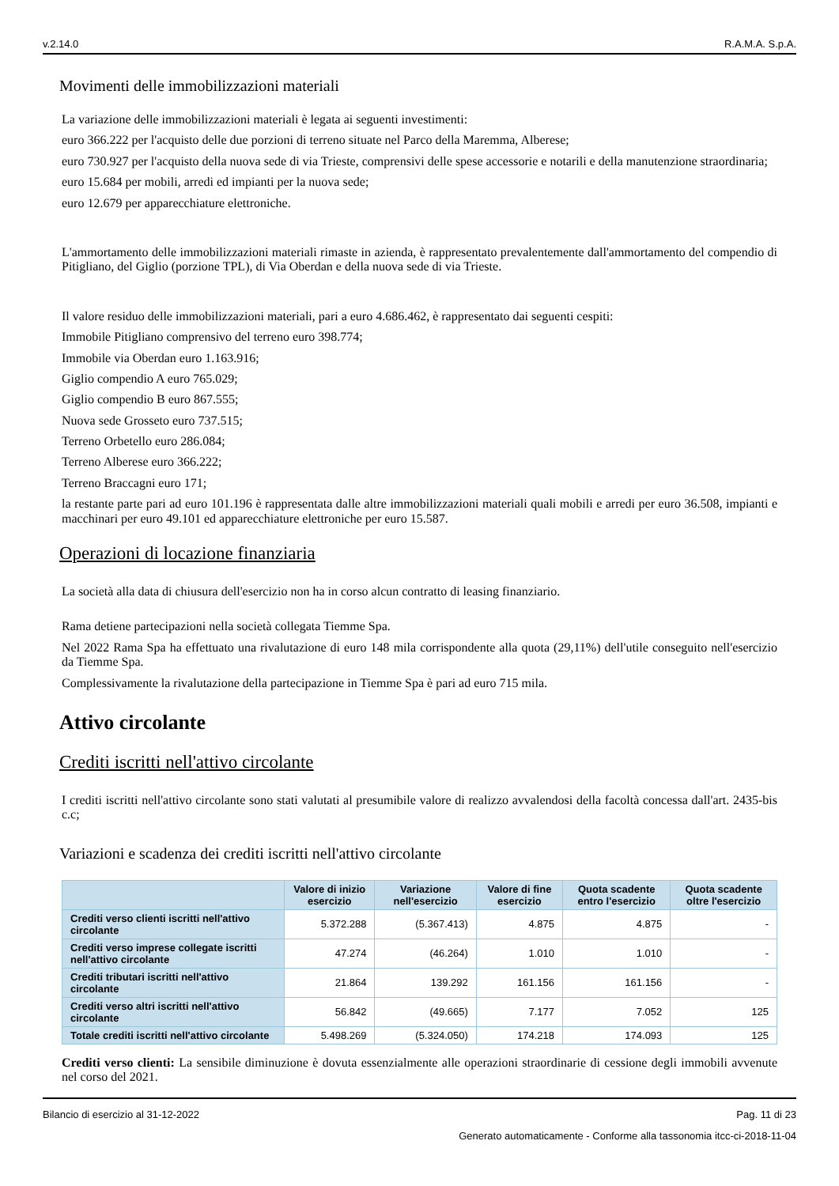v.2.14.0 R.A.M.A. S.p.A.
Movimenti delle immobilizzazioni materiali
La variazione delle immobilizzazioni materiali è legata ai seguenti investimenti:
euro 366.222 per l'acquisto delle due porzioni di terreno situate nel Parco della Maremma, Alberese;
euro 730.927 per l'acquisto della nuova sede di via Trieste, comprensivi delle spese accessorie e notarili e della manutenzione straordinaria;
euro 15.684 per mobili, arredi ed impianti per la nuova sede;
euro 12.679 per apparecchiature elettroniche.
L'ammortamento delle immobilizzazioni materiali rimaste in azienda, è rappresentato prevalentemente dall'ammortamento del compendio di Pitigliano, del Giglio (porzione TPL), di Via Oberdan e della nuova sede di via Trieste.
Il valore residuo delle immobilizzazioni materiali, pari a euro 4.686.462, è rappresentato dai seguenti cespiti:
Immobile Pitigliano comprensivo del terreno euro 398.774;
Immobile via Oberdan euro 1.163.916;
Giglio compendio A euro 765.029;
Giglio compendio B euro 867.555;
Nuova sede Grosseto euro 737.515;
Terreno Orbetello euro 286.084;
Terreno Alberese euro 366.222;
Terreno Braccagni euro 171;
la restante parte pari ad euro 101.196 è rappresentata dalle altre immobilizzazioni materiali quali mobili e arredi per euro 36.508, impianti e macchinari per euro 49.101 ed apparecchiature elettroniche per euro 15.587.
Operazioni di locazione finanziaria
La società alla data di chiusura dell'esercizio non ha in corso alcun contratto di leasing finanziario.
Rama detiene partecipazioni nella società collegata Tiemme Spa.
Nel 2022 Rama Spa ha effettuato una rivalutazione di euro 148 mila corrispondente alla quota (29,11%) dell'utile conseguito nell'esercizio da Tiemme Spa.
Complessivamente la rivalutazione della partecipazione in Tiemme Spa è pari ad euro 715 mila.
Attivo circolante
Crediti iscritti nell'attivo circolante
I crediti iscritti nell'attivo circolante sono stati valutati al presumibile valore di realizzo avvalendosi della facoltà concessa dall'art. 2435-bis c.c;
Variazioni e scadenza dei crediti iscritti nell'attivo circolante
| | Valore di inizio esercizio | Variazione nell'esercizio | Valore di fine esercizio | Quota scadente entro l'esercizio | Quota scadente oltre l'esercizio |
| --- | --- | --- | --- | --- | --- |
| Crediti verso clienti iscritti nell'attivo circolante | 5.372.288 | (5.367.413) | 4.875 | 4.875 | - |
| Crediti verso imprese collegate iscritti nell'attivo circolante | 47.274 | (46.264) | 1.010 | 1.010 | - |
| Crediti tributari iscritti nell'attivo circolante | 21.864 | 139.292 | 161.156 | 161.156 | - |
| Crediti verso altri iscritti nell'attivo circolante | 56.842 | (49.665) | 7.177 | 7.052 | 125 |
| Totale crediti iscritti nell'attivo circolante | 5.498.269 | (5.324.050) | 174.218 | 174.093 | 125 |
Crediti verso clienti: La sensibile diminuzione è dovuta essenzialmente alle operazioni straordinarie di cessione degli immobili avvenute nel corso del 2021.
Bilancio di esercizio al 31-12-2022 Pag. 11 di 23
Generato automaticamente - Conforme alla tassonomia itcc-ci-2018-11-04